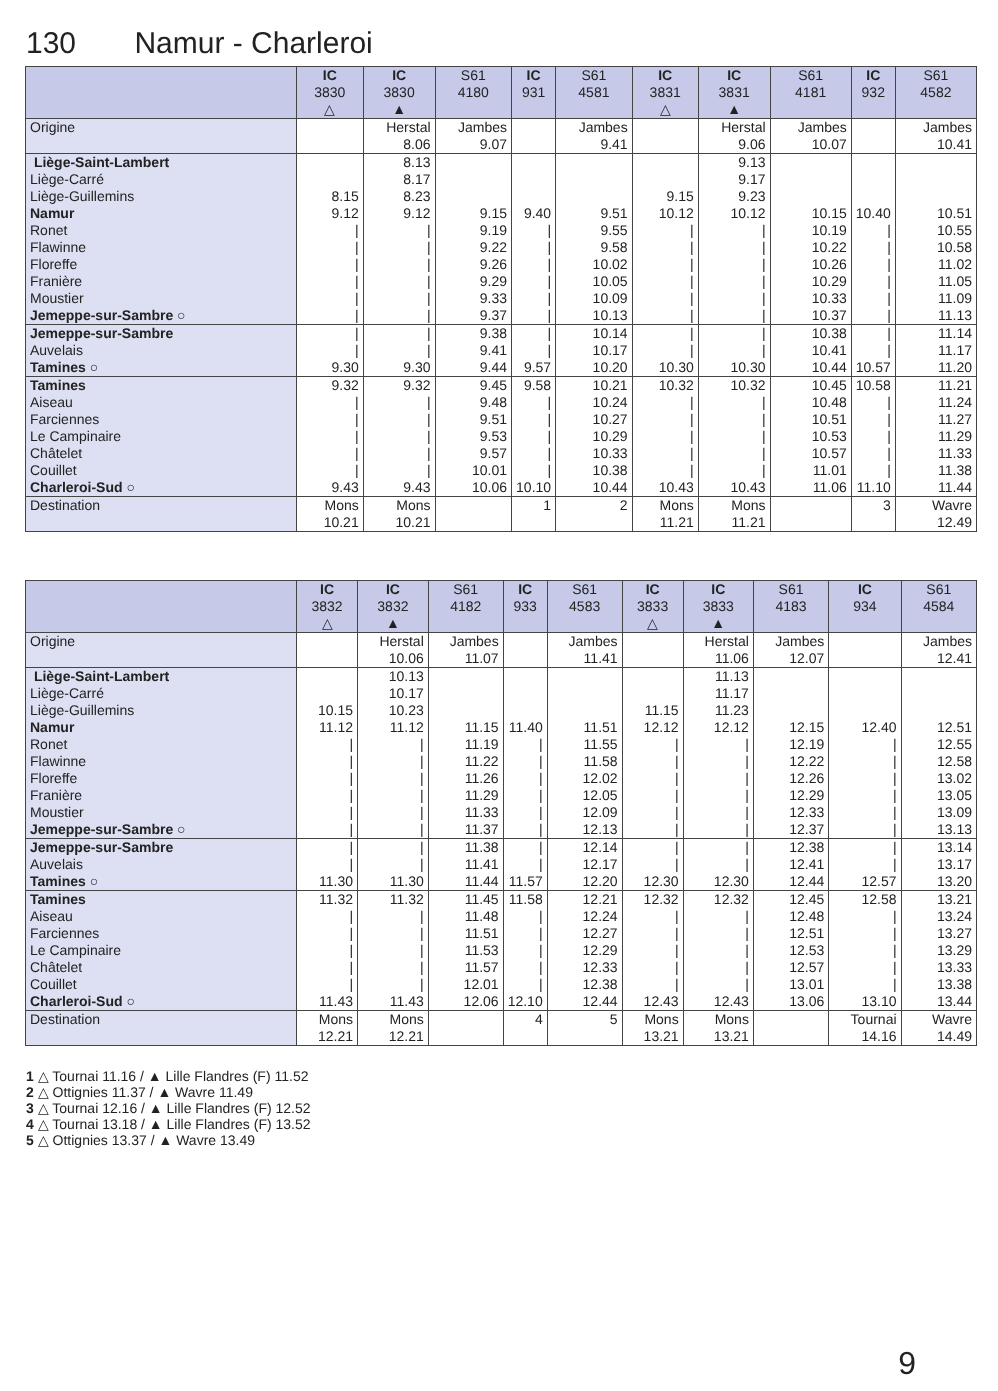130 Namur - Charleroi
| | IC 3830 △ | IC 3830 ▲ | S61 4180 | IC 931 | S61 4581 | IC 3831 △ | IC 3831 ▲ | S61 4181 | IC 932 | S61 4582 |
| --- | --- | --- | --- | --- | --- | --- | --- | --- | --- | --- |
| Origine | | Herstal 8.06 | Jambes 9.07 | | Jambes 9.41 | | Herstal 9.06 | Jambes 10.07 | | Jambes 10.41 |
| Liège-Saint-Lambert | | 8.13 | | | | | 9.13 | | | |
| Liège-Carré | | 8.17 | | | | | 9.17 | | | |
| Liège-Guillemins | 8.15 | 8.23 | | | | 9.15 | 9.23 | | | |
| Namur | 9.12 | 9.12 | 9.15 | 9.40 | 9.51 | 10.12 | 10.12 | 10.15 | 10.40 | 10.51 |
| Ronet | / | / | 9.19 | / | 9.55 | / | / | 10.19 | / | 10.55 |
| Flawinne | / | / | 9.22 | / | 9.58 | / | / | 10.22 | / | 10.58 |
| Floreffe | / | / | 9.26 | / | 10.02 | / | / | 10.26 | / | 11.02 |
| Franière | / | / | 9.29 | / | 10.05 | / | / | 10.29 | / | 11.05 |
| Moustier | / | / | 9.33 | / | 10.09 | / | / | 10.33 | / | 11.09 |
| Jemeppe-sur-Sambre ○ | / | / | 9.37 | / | 10.13 | / | / | 10.37 | / | 11.13 |
| Jemeppe-sur-Sambre | / | / | 9.38 | / | 10.14 | / | / | 10.38 | / | 11.14 |
| Auvelais | / | / | 9.41 | / | 10.17 | / | / | 10.41 | / | 11.17 |
| Tamines ○ | 9.30 | 9.30 | 9.44 | 9.57 | 10.20 | 10.30 | 10.30 | 10.44 | 10.57 | 11.20 |
| Tamines | 9.32 | 9.32 | 9.45 | 9.58 | 10.21 | 10.32 | 10.32 | 10.45 | 10.58 | 11.21 |
| Aiseau | / | / | 9.48 | / | 10.24 | / | / | 10.48 | / | 11.24 |
| Farciennes | / | / | 9.51 | / | 10.27 | / | / | 10.51 | / | 11.27 |
| Le Campinaire | / | / | 9.53 | / | 10.29 | / | / | 10.53 | / | 11.29 |
| Châtelet | / | / | 9.57 | / | 10.33 | / | / | 10.57 | / | 11.33 |
| Couillet | / | / | 10.01 | / | 10.38 | / | / | 11.01 | / | 11.38 |
| Charleroi-Sud ○ | 9.43 | 9.43 | 10.06 | 10.10 | 10.44 | 10.43 | 10.43 | 11.06 | 11.10 | 11.44 |
| Destination | Mons 10.21 | Mons 10.21 | | 1 | 2 | Mons 11.21 | Mons 11.21 | | 3 | Wavre 12.49 |
| | IC 3832 △ | IC 3832 ▲ | S61 4182 | IC 933 | S61 4583 | IC 3833 △ | IC 3833 ▲ | S61 4183 | IC 934 | S61 4584 |
| --- | --- | --- | --- | --- | --- | --- | --- | --- | --- | --- |
| Origine | | Herstal 10.06 | Jambes 11.07 | | Jambes 11.41 | | Herstal 11.06 | Jambes 12.07 | | Jambes 12.41 |
| Liège-Saint-Lambert | | 10.13 | | | | | 11.13 | | | |
| Liège-Carré | | 10.17 | | | | | 11.17 | | | |
| Liège-Guillemins | 10.15 | 10.23 | | | | 11.15 | 11.23 | | | |
| Namur | 11.12 | 11.12 | 11.15 | 11.40 | 11.51 | 12.12 | 12.12 | 12.15 | 12.40 | 12.51 |
| Ronet | / | / | 11.19 | / | 11.55 | / | / | 12.19 | / | 12.55 |
| Flawinne | / | / | 11.22 | / | 11.58 | / | / | 12.22 | / | 12.58 |
| Floreffe | / | / | 11.26 | / | 12.02 | / | / | 12.26 | / | 13.02 |
| Franière | / | / | 11.29 | / | 12.05 | / | / | 12.29 | / | 13.05 |
| Moustier | / | / | 11.33 | / | 12.09 | / | / | 12.33 | / | 13.09 |
| Jemeppe-sur-Sambre ○ | / | / | 11.37 | / | 12.13 | / | / | 12.37 | / | 13.13 |
| Jemeppe-sur-Sambre | / | / | 11.38 | / | 12.14 | / | / | 12.38 | / | 13.14 |
| Auvelais | / | / | 11.41 | / | 12.17 | / | / | 12.41 | / | 13.17 |
| Tamines ○ | 11.30 | 11.30 | 11.44 | 11.57 | 12.20 | 12.30 | 12.30 | 12.44 | 12.57 | 13.20 |
| Tamines | 11.32 | 11.32 | 11.45 | 11.58 | 12.21 | 12.32 | 12.32 | 12.45 | 12.58 | 13.21 |
| Aiseau | / | / | 11.48 | / | 12.24 | / | / | 12.48 | / | 13.24 |
| Farciennes | / | / | 11.51 | / | 12.27 | / | / | 12.51 | / | 13.27 |
| Le Campinaire | / | / | 11.53 | / | 12.29 | / | / | 12.53 | / | 13.29 |
| Châtelet | / | / | 11.57 | / | 12.33 | / | / | 12.57 | / | 13.33 |
| Couillet | / | / | 12.01 | / | 12.38 | / | / | 13.01 | / | 13.38 |
| Charleroi-Sud ○ | 11.43 | 11.43 | 12.06 | 12.10 | 12.44 | 12.43 | 12.43 | 13.06 | 13.10 | 13.44 |
| Destination | Mons 12.21 | Mons 12.21 | | 4 | 5 | Mons 13.21 | Mons 13.21 | | Tournai 14.16 | Wavre 14.49 |
1 △ Tournai 11.16 / ▲ Lille Flandres (F) 11.52
2 △ Ottignies 11.37 / ▲ Wavre 11.49
3 △ Tournai 12.16 / ▲ Lille Flandres (F) 12.52
4 △ Tournai 13.18 / ▲ Lille Flandres (F) 13.52
5 △ Ottignies 13.37 / ▲ Wavre 13.49
9